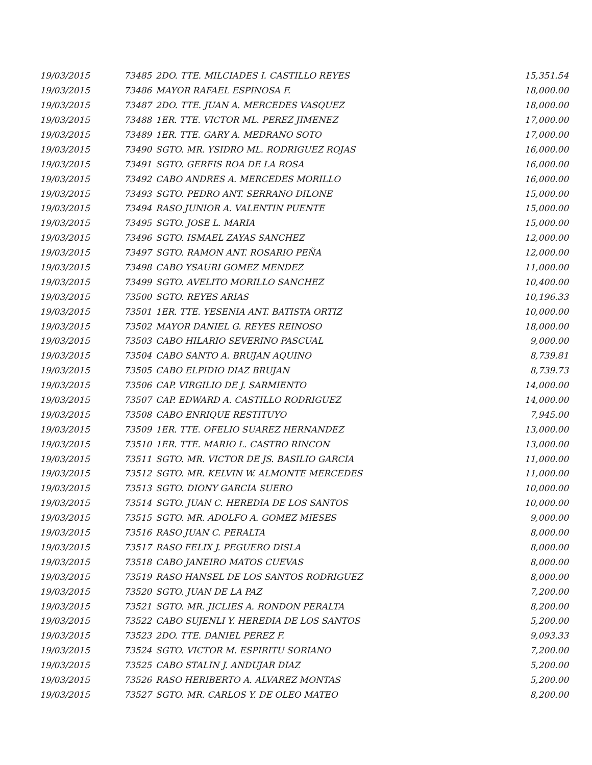| 19/03/2015 | 73485 | 2DO. TTE. MILCIADES I. CASTILLO REYES | 15,351.54 |
| 19/03/2015 | 73486 | MAYOR RAFAEL ESPINOSA F. | 18,000.00 |
| 19/03/2015 | 73487 | 2DO. TTE. JUAN A. MERCEDES VASQUEZ | 18,000.00 |
| 19/03/2015 | 73488 | 1ER. TTE. VICTOR ML. PEREZ JIMENEZ | 17,000.00 |
| 19/03/2015 | 73489 | 1ER. TTE. GARY A. MEDRANO SOTO | 17,000.00 |
| 19/03/2015 | 73490 | SGTO. MR. YSIDRO ML. RODRIGUEZ ROJAS | 16,000.00 |
| 19/03/2015 | 73491 | SGTO. GERFIS ROA DE LA ROSA | 16,000.00 |
| 19/03/2015 | 73492 | CABO ANDRES A. MERCEDES MORILLO | 16,000.00 |
| 19/03/2015 | 73493 | SGTO. PEDRO ANT. SERRANO DILONE | 15,000.00 |
| 19/03/2015 | 73494 | RASO JUNIOR A. VALENTIN PUENTE | 15,000.00 |
| 19/03/2015 | 73495 | SGTO. JOSE L. MARIA | 15,000.00 |
| 19/03/2015 | 73496 | SGTO. ISMAEL ZAYAS SANCHEZ | 12,000.00 |
| 19/03/2015 | 73497 | SGTO. RAMON ANT. ROSARIO PEÑA | 12,000.00 |
| 19/03/2015 | 73498 | CABO YSAURI GOMEZ MENDEZ | 11,000.00 |
| 19/03/2015 | 73499 | SGTO. AVELITO MORILLO SANCHEZ | 10,400.00 |
| 19/03/2015 | 73500 | SGTO. REYES ARIAS | 10,196.33 |
| 19/03/2015 | 73501 | 1ER. TTE. YESENIA ANT. BATISTA ORTIZ | 10,000.00 |
| 19/03/2015 | 73502 | MAYOR DANIEL G. REYES REINOSO | 18,000.00 |
| 19/03/2015 | 73503 | CABO HILARIO SEVERINO PASCUAL | 9,000.00 |
| 19/03/2015 | 73504 | CABO SANTO A. BRUJAN AQUINO | 8,739.81 |
| 19/03/2015 | 73505 | CABO ELPIDIO DIAZ BRUJAN | 8,739.73 |
| 19/03/2015 | 73506 | CAP. VIRGILIO DE J. SARMIENTO | 14,000.00 |
| 19/03/2015 | 73507 | CAP. EDWARD A. CASTILLO RODRIGUEZ | 14,000.00 |
| 19/03/2015 | 73508 | CABO ENRIQUE RESTITUYO | 7,945.00 |
| 19/03/2015 | 73509 | 1ER. TTE. OFELIO SUAREZ HERNANDEZ | 13,000.00 |
| 19/03/2015 | 73510 | 1ER. TTE. MARIO L. CASTRO RINCON | 13,000.00 |
| 19/03/2015 | 73511 | SGTO. MR. VICTOR DE JS. BASILIO GARCIA | 11,000.00 |
| 19/03/2015 | 73512 | SGTO. MR. KELVIN W. ALMONTE MERCEDES | 11,000.00 |
| 19/03/2015 | 73513 | SGTO. DIONY GARCIA SUERO | 10,000.00 |
| 19/03/2015 | 73514 | SGTO. JUAN C. HEREDIA DE LOS SANTOS | 10,000.00 |
| 19/03/2015 | 73515 | SGTO. MR. ADOLFO A. GOMEZ MIESES | 9,000.00 |
| 19/03/2015 | 73516 | RASO JUAN C. PERALTA | 8,000.00 |
| 19/03/2015 | 73517 | RASO FELIX J. PEGUERO DISLA | 8,000.00 |
| 19/03/2015 | 73518 | CABO JANEIRO MATOS CUEVAS | 8,000.00 |
| 19/03/2015 | 73519 | RASO HANSEL DE LOS SANTOS RODRIGUEZ | 8,000.00 |
| 19/03/2015 | 73520 | SGTO. JUAN DE LA PAZ | 7,200.00 |
| 19/03/2015 | 73521 | SGTO. MR. JICLIES A. RONDON PERALTA | 8,200.00 |
| 19/03/2015 | 73522 | CABO SUJENLI Y. HEREDIA DE LOS SANTOS | 5,200.00 |
| 19/03/2015 | 73523 | 2DO. TTE. DANIEL PEREZ F. | 9,093.33 |
| 19/03/2015 | 73524 | SGTO. VICTOR M. ESPIRITU SORIANO | 7,200.00 |
| 19/03/2015 | 73525 | CABO STALIN J. ANDUJAR DIAZ | 5,200.00 |
| 19/03/2015 | 73526 | RASO HERIBERTO A. ALVAREZ MONTAS | 5,200.00 |
| 19/03/2015 | 73527 | SGTO. MR. CARLOS Y. DE OLEO MATEO | 8,200.00 |